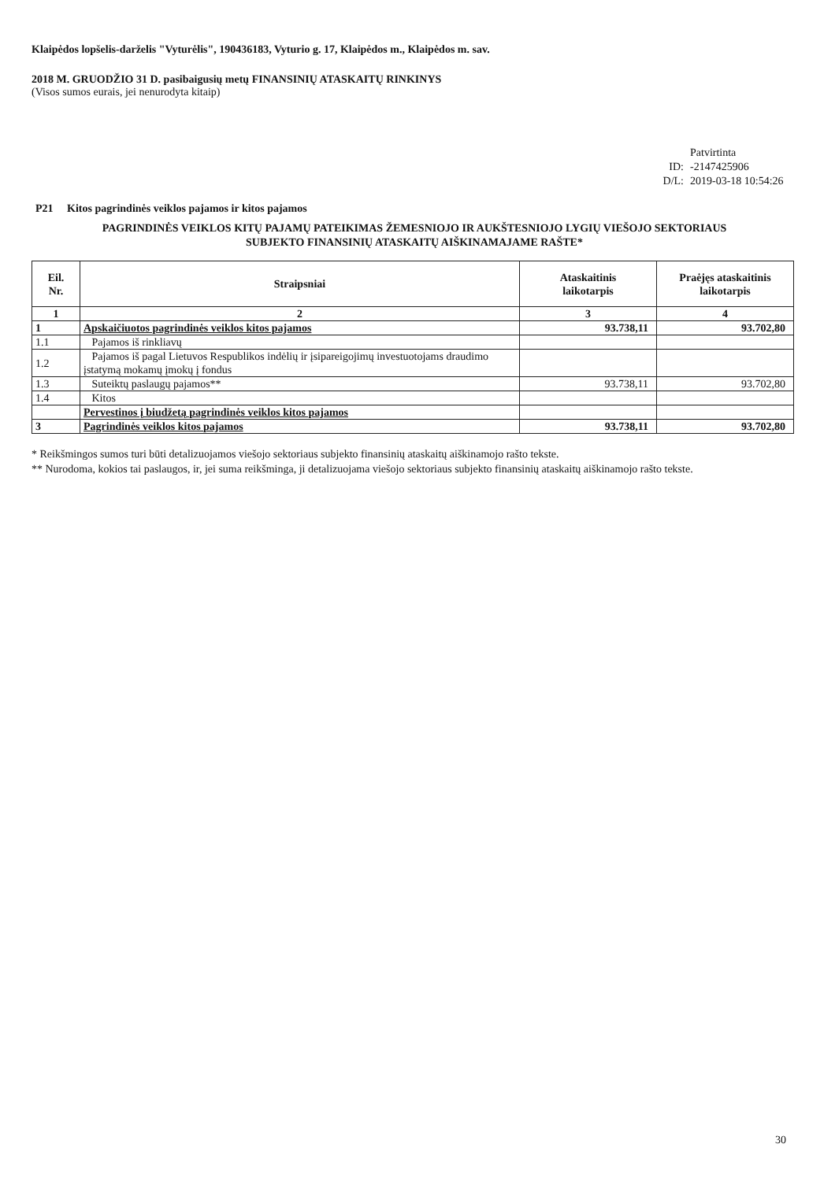Klaipėdos lopšelis-darželis "Vyturėlis", 190436183, Vyturio g. 17, Klaipėdos m., Klaipėdos m. sav.
2018 M. GRUODŽIO 31 D. pasibaigusių metų FINANSINIŲ ATASKAITŲ RINKINYS
(Visos sumos eurais, jei nenurodyta kitaip)
Patvirtinta
ID: -2147425906
D/L: 2019-03-18 10:54:26
P21 Kitos pagrindinės veiklos pajamos ir kitos pajamos
PAGRINDINĖS VEIKLOS KITŲ PAJAMŲ PATEIKIMAS ŽEMESNIOJO IR AUKŠTESNIOJO LYGIŲ VIEŠOJO SEKTORIAUS
SUBJEKTO FINANSINIŲ ATASKAITŲ AIŠKINAMAJAME RAŠTE*
| Eil. Nr. | Straipsniai | Ataskaitinis laikotarpis | Praėjęs ataskaitinis laikotarpis |
| --- | --- | --- | --- |
| 1 | 2 | 3 | 4 |
| 1 | Apskaičiuotos pagrindinės veiklos kitos pajamos | 93.738,11 | 93.702,80 |
| 1.1 | Pajamos iš rinkliavų | | |
| 1.2 | Pajamos iš pagal Lietuvos Respublikos indėlių ir įsipareigojimų investuotojams draudimo įstatymą mokamų įmokų į fondus | | |
| 1.3 | Suteiktų paslaugų pajamos** | 93.738,11 | 93.702,80 |
| 1.4 | Kitos | | |
| | Pervestinos į biudžetą pagrindinės veiklos kitos pajamos | | |
| 3 | Pagrindinės veiklos kitos pajamos | 93.738,11 | 93.702,80 |
* Reikšmingos sumos turi būti detalizuojamos viešojo sektoriaus subjekto finansinių ataskaitų aiškinamojo rašto tekste.
** Nurodoma, kokios tai paslaugos, ir, jei suma reikšminga, ji detalizuojama viešojo sektoriaus subjekto finansinių ataskaitų aiškinamojo rašto tekste.
30